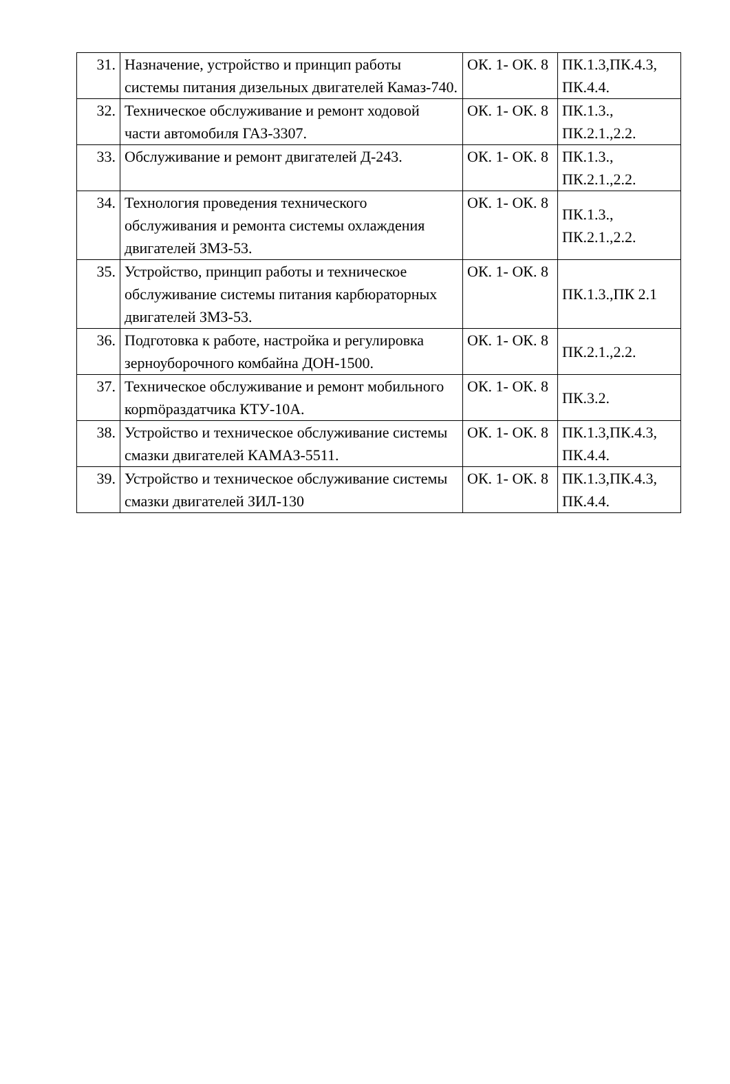| 31. | Назначение, устройство и принцип работы системы питания дизельных двигателей Камаз-740. | ОК. 1- ОК. 8 | ПК.1.3,ПК.4.3, ПК.4.4. |
| 32. | Техническое обслуживание и ремонт ходовой части автомобиля ГАЗ-3307. | ОК. 1- ОК. 8 | ПК.1.3., ПК.2.1.,2.2. |
| 33. | Обслуживание и ремонт двигателей Д-243. | ОК. 1- ОК. 8 | ПК.1.3., ПК.2.1.,2.2. |
| 34. | Технология проведения технического обслуживания и ремонта системы охлаждения двигателей ЗМЗ-53. | ОК. 1- ОК. 8 | ПК.1.3., ПК.2.1.,2.2. |
| 35. | Устройство, принцип работы и техническое обслуживание системы питания карбюраторных двигателей ЗМЗ-53. | ОК. 1- ОК. 8 | ПК.1.3.,ПК 2.1 |
| 36. | Подготовка к работе, настройка и регулировка зерноуборочного комбайна ДОН-1500. | ОК. 1- ОК. 8 | ПК.2.1.,2.2. |
| 37. | Техническое обслуживание и ремонт мобильного корmöраздатчика КТУ-10А. | ОК. 1- ОК. 8 | ПК.3.2. |
| 38. | Устройство и техническое обслуживание системы смазки двигателей КАМАЗ-5511. | ОК. 1- ОК. 8 | ПК.1.3,ПК.4.3, ПК.4.4. |
| 39. | Устройство и техническое обслуживание системы смазки двигателей ЗИЛ-130 | ОК. 1- ОК. 8 | ПК.1.3,ПК.4.3, ПК.4.4. |